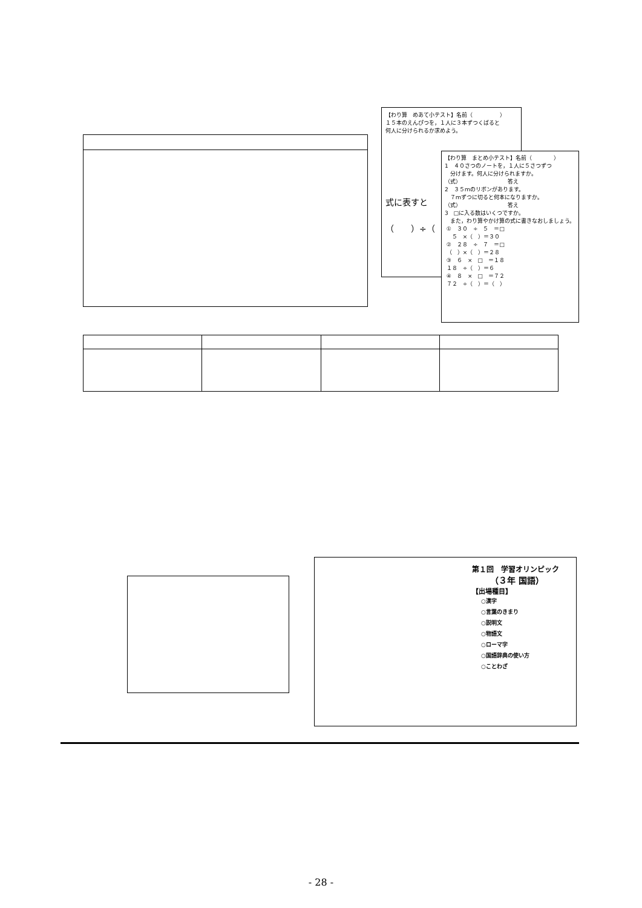【わり算　めあて小テスト】名前（　　　　　）
１５本のえんぴつを，１人に３本ずつくばると 何人に分けられるか求めよう。
式に表すと
（　　）÷（
【わり算　まとめ小テスト】名前（　　　　）
1　４０さつのノートを，１人に５さつずつ 　分けます。何人に分けられますか。 （式）　　　　　　　　　答え
2　３５ｍのリボンがあります。 　７ｍずつに切ると何本になりますか。 （式）　　　　　　　　　答え
3　□に入る数はいくつですか。 　また，わり算やかけ算の式に書きなおしましょう。 ①　３０　÷　５　＝□ 　５　×（　）＝３０ ②　２８　÷　７　＝□ （　）×（　）＝２８ ③　６　×　□　＝１８ １８　÷（　）＝６ ④　８　×　□　＝７２ ７２　÷（　）＝（　）
第１回　学習オリンピック
（３年 国語）
【出場種目】
○漢字 ○言葉のきまり ○説明文 ○物語文 ○ローマ字 ○国語辞典の使い方 ○ことわざ
- 28 -